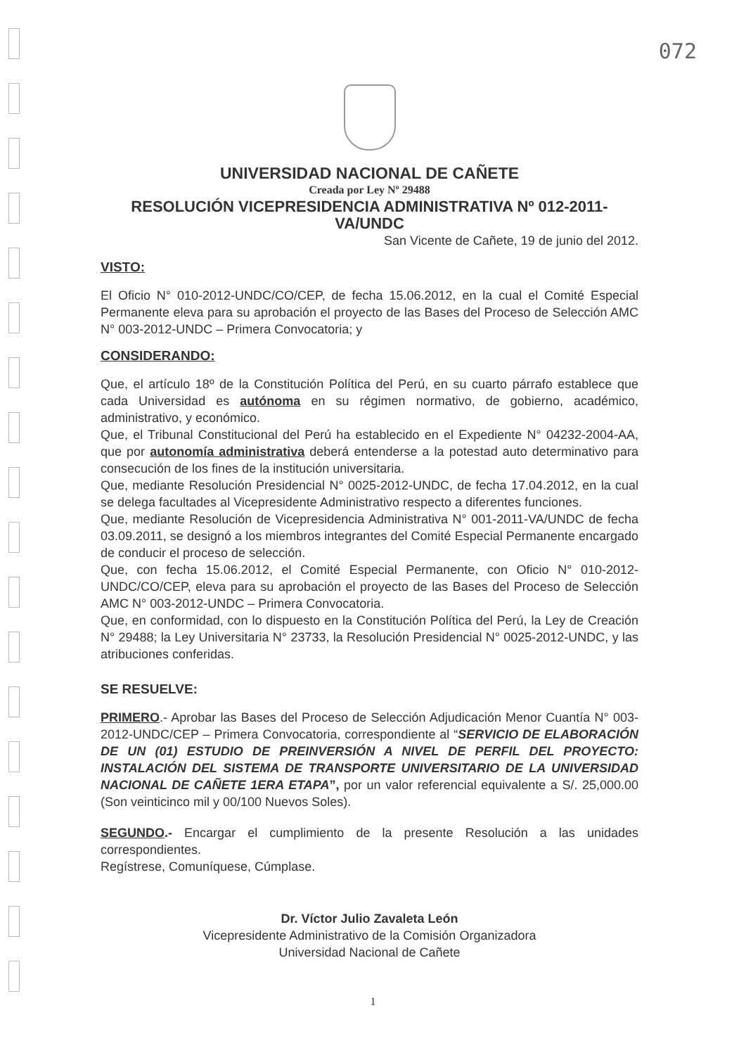072
UNIVERSIDAD NACIONAL DE CAÑETE
Creada por Ley Nº 29488
RESOLUCIÓN VICEPRESIDENCIA ADMINISTRATIVA Nº 012-2011-VA/UNDC
San Vicente de Cañete, 19 de junio del 2012.
VISTO:
El Oficio N° 010-2012-UNDC/CO/CEP, de fecha 15.06.2012, en la cual el Comité Especial Permanente eleva para su aprobación el proyecto de las Bases del Proceso de Selección AMC N° 003-2012-UNDC – Primera Convocatoria; y
CONSIDERANDO:
Que, el artículo 18º de la Constitución Política del Perú, en su cuarto párrafo establece que cada Universidad es autónoma en su régimen normativo, de gobierno, académico, administrativo, y económico.
Que, el Tribunal Constitucional del Perú ha establecido en el Expediente N° 04232-2004-AA, que por autonomía administrativa deberá entenderse a la potestad auto determinativo para consecución de los fines de la institución universitaria.
Que, mediante Resolución Presidencial N° 0025-2012-UNDC, de fecha 17.04.2012, en la cual se delega facultades al Vicepresidente Administrativo respecto a diferentes funciones.
Que, mediante Resolución de Vicepresidencia Administrativa N° 001-2011-VA/UNDC de fecha 03.09.2011, se designó a los miembros integrantes del Comité Especial Permanente encargado de conducir el proceso de selección.
Que, con fecha 15.06.2012, el Comité Especial Permanente, con Oficio N° 010-2012-UNDC/CO/CEP, eleva para su aprobación el proyecto de las Bases del Proceso de Selección AMC N° 003-2012-UNDC – Primera Convocatoria.
Que, en conformidad, con lo dispuesto en la Constitución Política del Perú, la Ley de Creación N° 29488; la Ley Universitaria N° 23733, la Resolución Presidencial N° 0025-2012-UNDC, y las atribuciones conferidas.
SE RESUELVE:
PRIMERO.- Aprobar las Bases del Proceso de Selección Adjudicación Menor Cuantía N° 003-2012-UNDC/CEP – Primera Convocatoria, correspondiente al “SERVICIO DE ELABORACIÓN DE UN (01) ESTUDIO DE PREINVERSIÓN A NIVEL DE PERFIL DEL PROYECTO: INSTALACIÓN DEL SISTEMA DE TRANSPORTE UNIVERSITARIO DE LA UNIVERSIDAD NACIONAL DE CAÑETE 1ERA ETAPA”, por un valor referencial equivalente a S/. 25,000.00 (Son veinticinco mil y 00/100 Nuevos Soles).
SEGUNDO.- Encargar el cumplimiento de la presente Resolución a las unidades correspondientes.
Regístrese, Comuníquese, Cúmplase.
Dr. Víctor Julio Zavaleta León
Vicepresidente Administrativo de la Comisión Organizadora
Universidad Nacional de Cañete
1